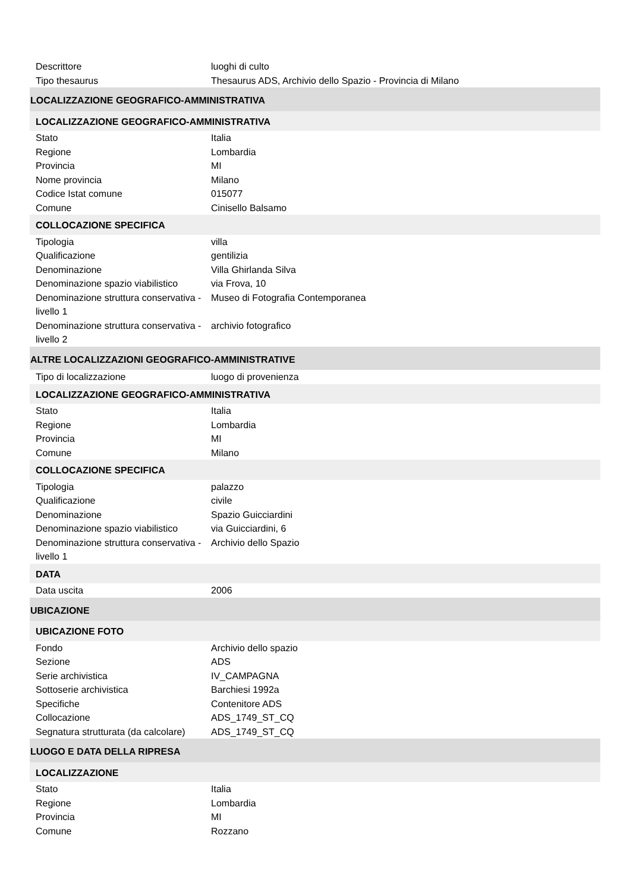| Descrittore | luoghi di culto |
| Tipo thesaurus | Thesaurus ADS, Archivio dello Spazio - Provincia di Milano |
| LOCALIZZAZIONE GEOGRAFICO-AMMINISTRATIVA | |
| LOCALIZZAZIONE GEOGRAFICO-AMMINISTRATIVA | |
| Stato | Italia |
| Regione | Lombardia |
| Provincia | MI |
| Nome provincia | Milano |
| Codice Istat comune | 015077 |
| Comune | Cinisello Balsamo |
| COLLOCAZIONE SPECIFICA | |
| Tipologia | villa |
| Qualificazione | gentilizia |
| Denominazione | Villa Ghirlanda Silva |
| Denominazione spazio viabilistico | via Frova, 10 |
| Denominazione struttura conservativa - livello 1 | Museo di Fotografia Contemporanea |
| Denominazione struttura conservativa - livello 2 | archivio fotografico |
| ALTRE LOCALIZZAZIONI GEOGRAFICO-AMMINISTRATIVE | |
| Tipo di localizzazione | luogo di provenienza |
| LOCALIZZAZIONE GEOGRAFICO-AMMINISTRATIVA | |
| Stato | Italia |
| Regione | Lombardia |
| Provincia | MI |
| Comune | Milano |
| COLLOCAZIONE SPECIFICA | |
| Tipologia | palazzo |
| Qualificazione | civile |
| Denominazione | Spazio Guicciardini |
| Denominazione spazio viabilistico | via Guicciardini, 6 |
| Denominazione struttura conservativa - livello 1 | Archivio dello Spazio |
| DATA | |
| Data uscita | 2006 |
| UBICAZIONE | |
| UBICAZIONE FOTO | |
| Fondo | Archivio dello spazio |
| Sezione | ADS |
| Serie archivistica | IV_CAMPAGNA |
| Sottoserie archivistica | Barchiesi 1992a |
| Specifiche | Contenitore ADS |
| Collocazione | ADS_1749_ST_CQ |
| Segnatura strutturata (da calcolare) | ADS_1749_ST_CQ |
| LUOGO E DATA DELLA RIPRESA | |
| LOCALIZZAZIONE | |
| Stato | Italia |
| Regione | Lombardia |
| Provincia | MI |
| Comune | Rozzano |